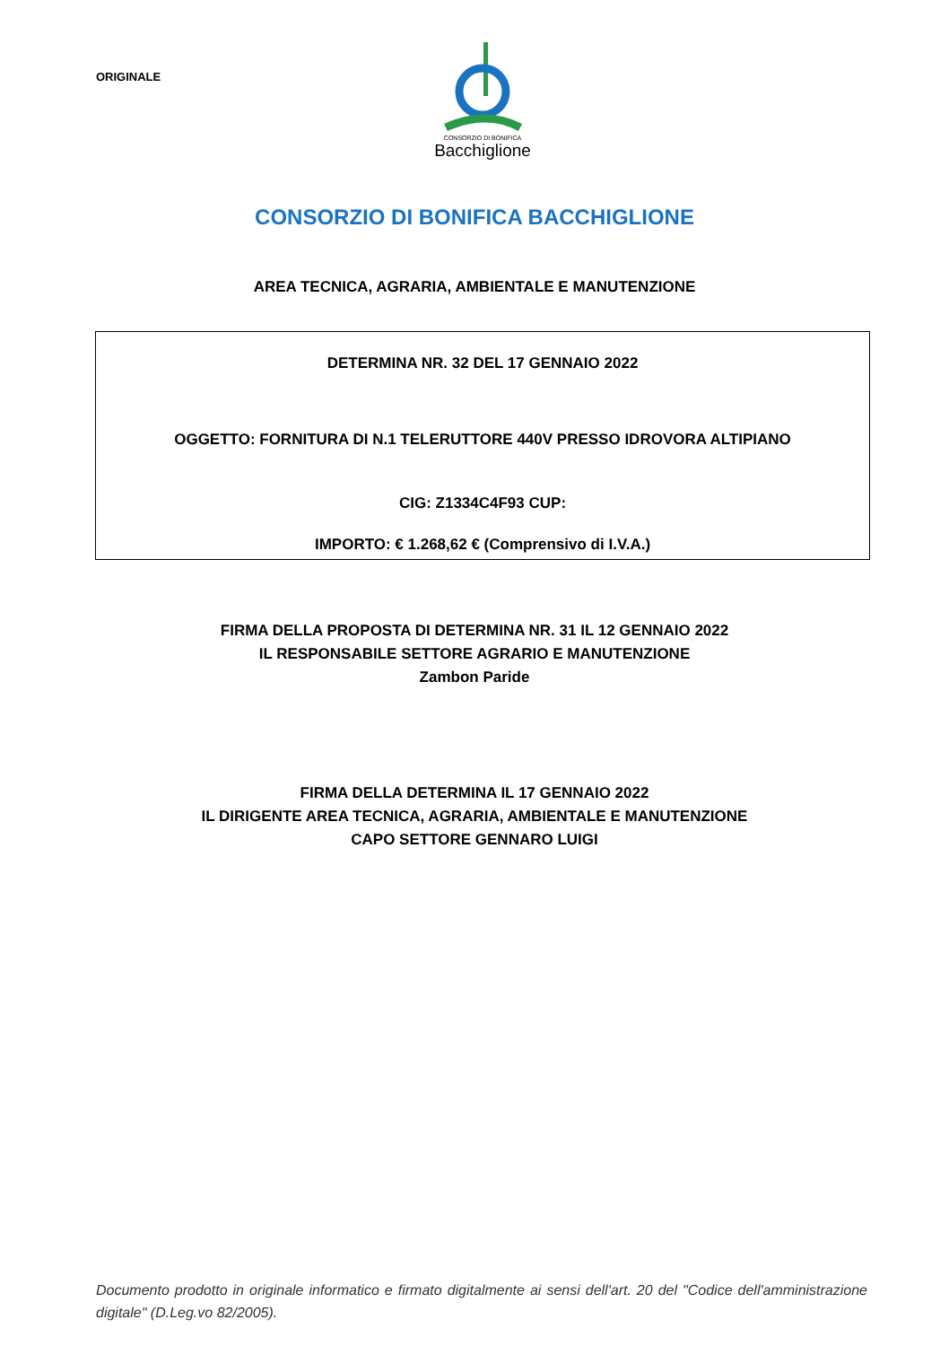ORIGINALE
CONSORZIO DI BONIFICA
Bacchiglione
CONSORZIO DI BONIFICA BACCHIGLIONE
AREA TECNICA, AGRARIA, AMBIENTALE E MANUTENZIONE
DETERMINA NR. 32 DEL 17 GENNAIO 2022
OGGETTO: FORNITURA DI N.1 TELERUTTORE 440V PRESSO IDROVORA ALTIPIANO
CIG: Z1334C4F93 CUP:
IMPORTO: € 1.268,62 € (Comprensivo di I.V.A.)
FIRMA DELLA PROPOSTA DI DETERMINA NR. 31 IL 12 GENNAIO 2022
IL RESPONSABILE SETTORE AGRARIO E MANUTENZIONE
Zambon Paride
FIRMA DELLA DETERMINA IL 17 GENNAIO 2022
IL DIRIGENTE AREA TECNICA, AGRARIA, AMBIENTALE E MANUTENZIONE
CAPO SETTORE GENNARO LUIGI
Documento prodotto in originale informatico e firmato digitalmente ai sensi dell'art. 20 del "Codice dell'amministrazione digitale" (D.Leg.vo 82/2005).